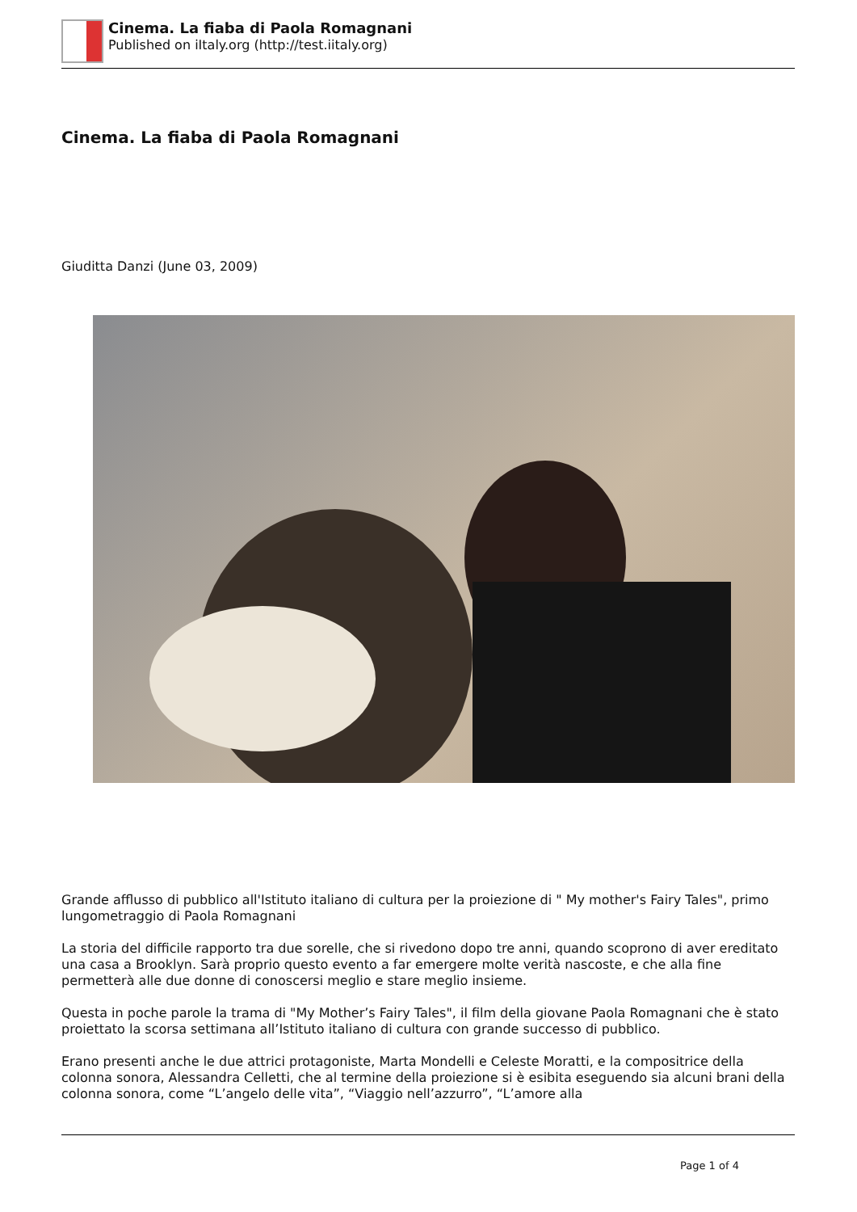Cinema. La fiaba di Paola Romagnani
Published on iItaly.org (http://test.iitaly.org)
Cinema. La fiaba di Paola Romagnani
Giuditta Danzi (June 03, 2009)
Grande afflusso di pubblico all'Istituto italiano di cultura per la proiezione di " My mother's Fairy Tales", primo lungometraggio di Paola Romagnani
La storia del difficile rapporto tra due sorelle, che si rivedono dopo tre anni, quando scoprono di aver ereditato una casa a Brooklyn. Sarà proprio questo evento a far emergere molte verità nascoste, e che alla fine permetterà alle due donne di conoscersi meglio e stare meglio insieme.
Questa in poche parole la trama di "My Mother’s Fairy Tales", il film della giovane Paola Romagnani che è stato proiettato la scorsa settimana all’Istituto italiano di cultura con grande successo di pubblico.
Erano presenti anche le due attrici protagoniste, Marta Mondelli e Celeste Moratti, e la compositrice della colonna sonora, Alessandra Celletti, che al termine della proiezione si è esibita eseguendo sia alcuni brani della colonna sonora, come “L’angelo delle vita”, “Viaggio nell’azzurro”, “L’amore alla
Page 1 of 4